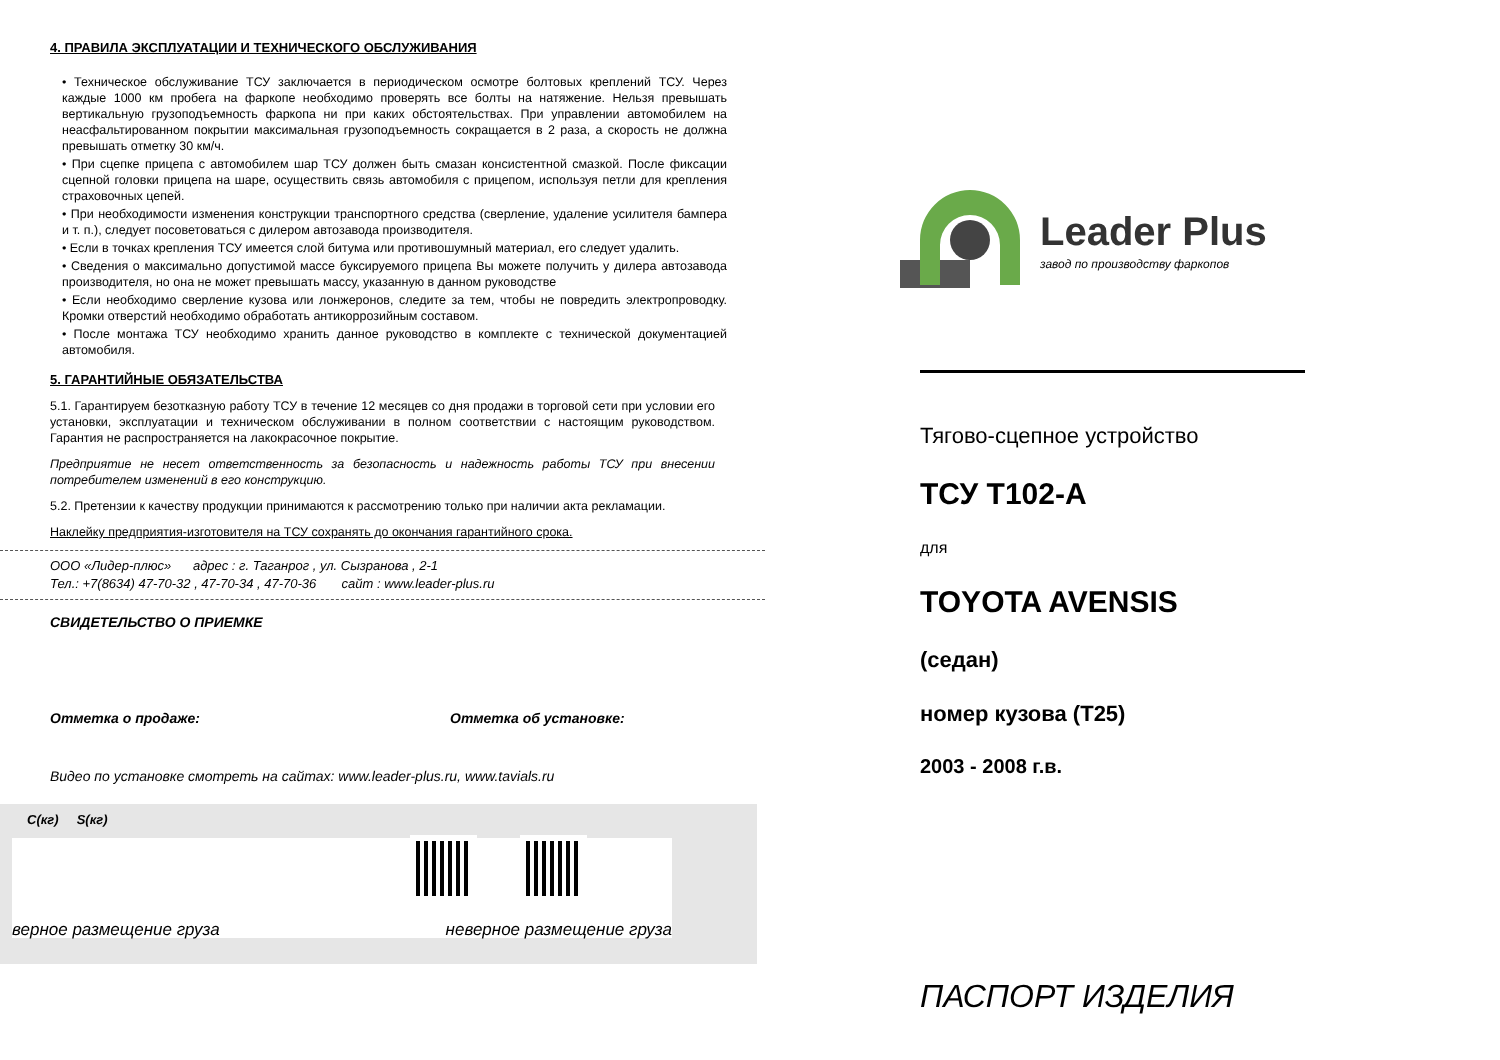4. ПРАВИЛА ЭКСПЛУАТАЦИИ И ТЕХНИЧЕСКОГО ОБСЛУЖИВАНИЯ
• Техническое обслуживание ТСУ заключается в периодическом осмотре болтовых креплений ТСУ. Через каждые 1000 км пробега на фаркопе необходимо проверять все болты на натяжение. Нельзя превышать вертикальную грузоподъемность фаркопа ни при каких обстоятельствах. При управлении автомобилем на неасфальтированном покрытии максимальная грузоподъемность сокращается в 2 раза, а скорость не должна превышать отметку 30 км/ч.
• При сцепке прицепа с автомобилем шар ТСУ должен быть смазан консистентной смазкой. После фиксации сцепной головки прицепа на шаре, осуществить связь автомобиля с прицепом, используя петли для крепления страховочных цепей.
• При необходимости изменения конструкции транспортного средства (сверление, удаление усилителя бампера и т. п.), следует посоветоваться с дилером автозавода производителя.
• Если в точках крепления ТСУ имеется слой битума или противошумный материал, его следует удалить.
• Сведения о максимально допустимой массе буксируемого прицепа Вы можете получить у дилера автозавода производителя, но она не может превышать массу, указанную в данном руководстве
• Если необходимо сверление кузова или лонжеронов, следите за тем, чтобы не повредить электропроводку. Кромки отверстий необходимо обработать антикоррозийным составом.
• После монтажа ТСУ необходимо хранить данное руководство в комплекте с технической документацией автомобиля.
5. ГАРАНТИЙНЫЕ ОБЯЗАТЕЛЬСТВА
5.1. Гарантируем безотказную работу ТСУ в течение 12 месяцев со дня продажи в торговой сети при условии его установки, эксплуатации и техническом обслуживании в полном соответствии с настоящим руководством. Гарантия не распространяется на лакокрасочное покрытие.
Предприятие не несет ответственность за безопасность и надежность работы ТСУ при внесении потребителем изменений в его конструкцию.
5.2. Претензии к качеству продукции принимаются к рассмотрению только при наличии акта рекламации.
Наклейку предприятия-изготовителя на ТСУ сохранять до окончания гарантийного срока.
ООО «Лидер-плюс» адрес : г. Таганрог , ул. Сызранова , 2-1
Тел.: +7(8634) 47-70-32 , 47-70-34 , 47-70-36 сайт : www.leader-plus.ru
СВИДЕТЕЛЬСТВО О ПРИЕМКЕ
Отметка о продаже: Отметка об установке:
Видео по установке смотреть на сайтах: www.leader-plus.ru, www.tavials.ru
C(кг) S(кг)
верное размещение груза неверное размещение груза
Leader Plus
завод по производству фаркопов
Тягово-сцепное устройство
ТСУ T102-A
для
TOYOTA AVENSIS
(седан)
номер кузова (T25)
2003 - 2008 г.в.
ПАСПОРТ ИЗДЕЛИЯ